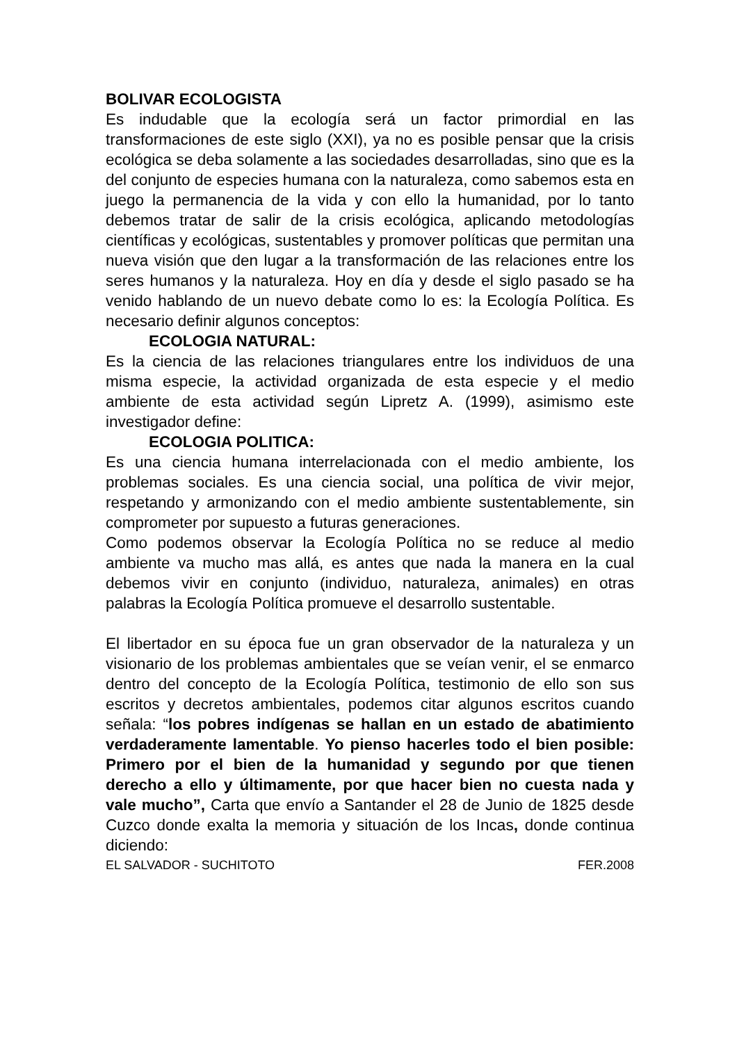BOLIVAR ECOLOGISTA
Es indudable que la ecología será un factor primordial en las transformaciones de este siglo (XXI), ya no es posible pensar que la crisis ecológica se deba solamente a las sociedades desarrolladas, sino que es la del conjunto de especies humana con la naturaleza, como sabemos esta en juego la permanencia de la vida y con ello la humanidad, por lo tanto debemos tratar de salir de la crisis ecológica, aplicando metodologías científicas y ecológicas, sustentables y promover políticas que permitan una nueva visión que den lugar a la transformación de las relaciones entre los seres humanos y la naturaleza. Hoy en día y desde el siglo pasado se ha venido hablando de un nuevo debate como lo es: la Ecología Política. Es necesario definir algunos conceptos:
ECOLOGIA NATURAL:
Es la ciencia de las relaciones triangulares entre los individuos de una misma especie, la actividad organizada de esta especie y el medio ambiente de esta actividad según Lipretz A. (1999), asimismo este investigador define:
ECOLOGIA POLITICA:
Es una ciencia humana interrelacionada con el medio ambiente, los problemas sociales. Es una ciencia social, una política de vivir mejor, respetando y armonizando con el medio ambiente sustentablemente, sin comprometer por supuesto a futuras generaciones.
Como podemos observar la Ecología Política no se reduce al medio ambiente va mucho mas allá, es antes que nada la manera en la cual debemos vivir en conjunto (individuo, naturaleza, animales) en otras palabras la Ecología Política promueve el desarrollo sustentable.
El libertador en su época fue un gran observador de la naturaleza y un visionario de los problemas ambientales que se veían venir, el se enmarco dentro del concepto de la Ecología Política, testimonio de ello son sus escritos y decretos ambientales, podemos citar algunos escritos cuando señala: “los pobres indígenas se hallan en un estado de abatimiento verdaderamente lamentable. Yo pienso hacerles todo el bien posible: Primero por el bien de la humanidad y segundo por que tienen derecho a ello y últimamente, por que hacer bien no cuesta nada y vale mucho”, Carta que envío a Santander el 28 de Junio de 1825 desde Cuzco donde exalta la memoria y situación de los Incas, donde continua diciendo:
EL SALVADOR - SUCHITOTO FER.2008